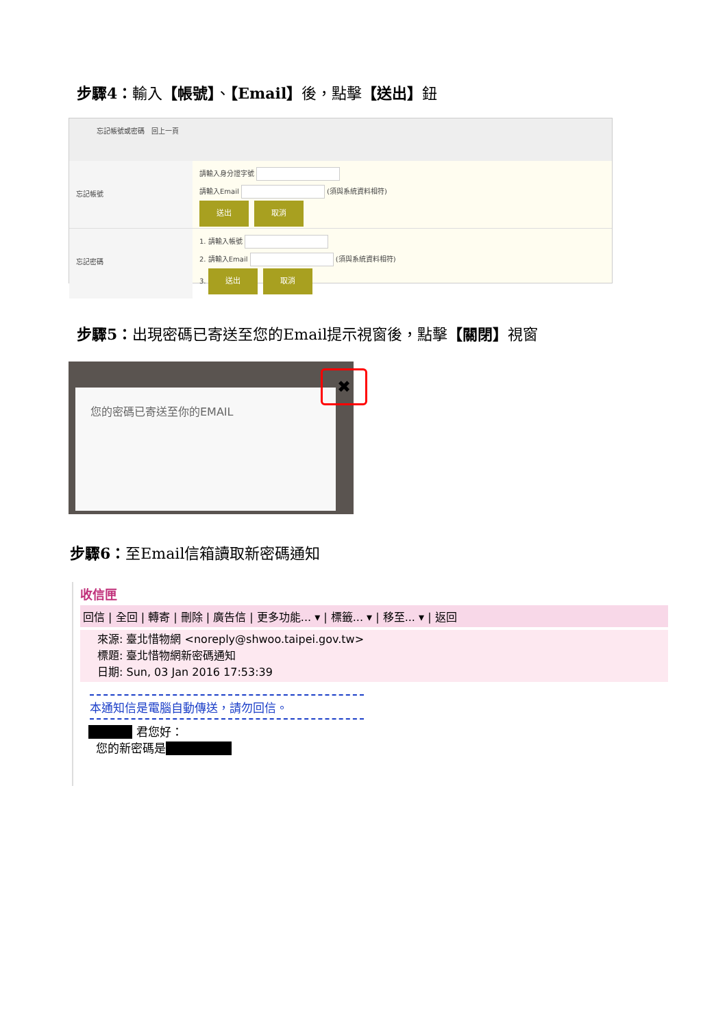步驟4：輸入【帳號】、【Email】後，點擊【送出】鈕
忘記帳號或密碼 回上一頁
忘記帳號
請輸入身分證字號
請輸入Email (須與系統資料相符)
送出 取消
忘記密碼
1. 請輸入帳號
2. 請輸入Email (須與系統資料相符)
3. 送出 取消
步驟5：出現密碼已寄送至您的Email提示視窗後，點擊【關閉】視窗
您的密碼已寄送至你的EMAIL
✖
步驟6：至Email信箱讀取新密碼通知
收信匣
回信 | 全回 | 轉寄 | 刪除 | 廣告信 | 更多功能... ▾ | 標籤... ▾ | 移至... ▾ | 返回
來源: 臺北惜物網 <noreply@shwoo.taipei.gov.tw>
標題: 臺北惜物網新密碼通知
日期: Sun, 03 Jan 2016 17:53:39
本通知信是電腦自動傳送，請勿回信。
■■■■ 君您好：
您的新密碼是■■■■■■